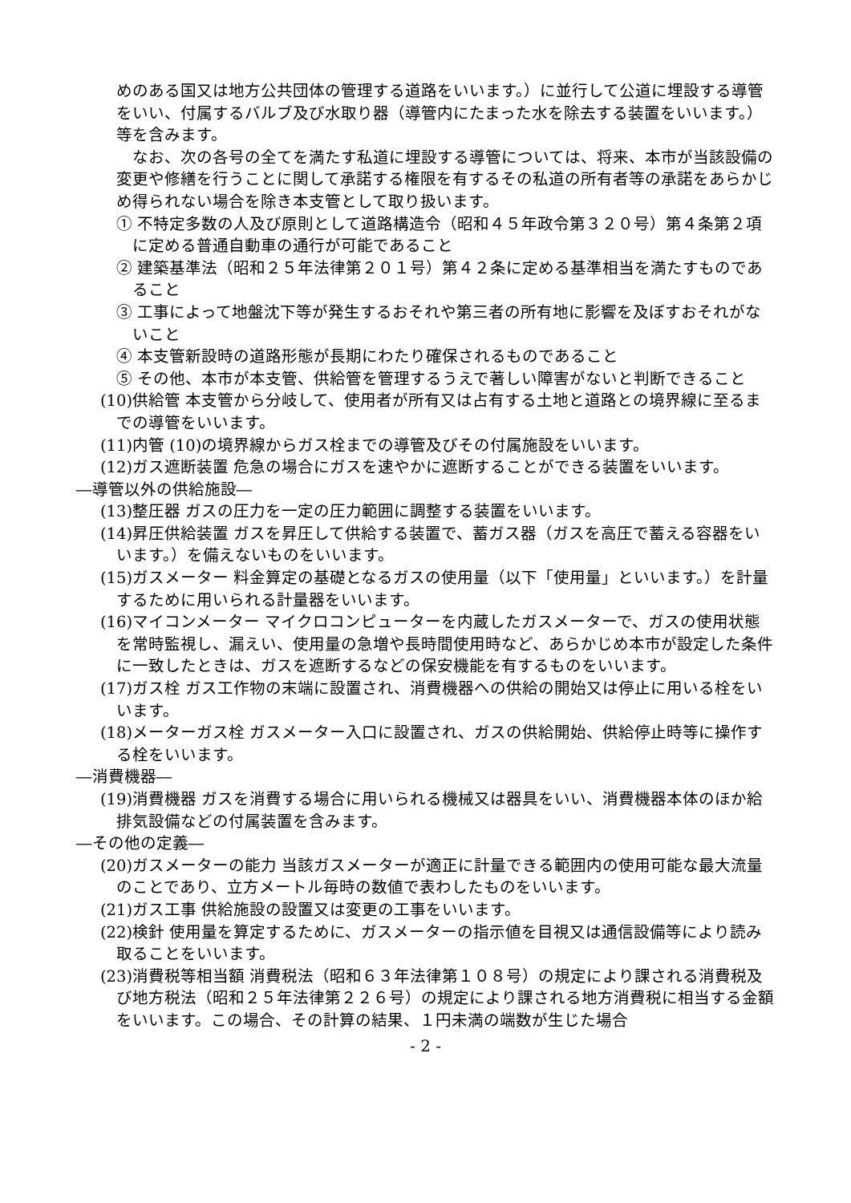めのある国又は地方公共団体の管理する道路をいいます。）に並行して公道に埋設する導管をいい、付属するバルブ及び水取り器（導管内にたまった水を除去する装置をいいます。）等を含みます。
なお、次の各号の全てを満たす私道に埋設する導管については、将来、本市が当該設備の変更や修繕を行うことに関して承諾する権限を有するその私道の所有者等の承諾をあらかじめ得られない場合を除き本支管として取り扱います。
① 不特定多数の人及び原則として道路構造令（昭和４５年政令第３２０号）第４条第２項に定める普通自動車の通行が可能であること
② 建築基準法（昭和２５年法律第２０１号）第４２条に定める基準相当を満たすものであること
③ 工事によって地盤沈下等が発生するおそれや第三者の所有地に影響を及ぼすおそれがないこと
④ 本支管新設時の道路形態が長期にわたり確保されるものであること
⑤ その他、本市が本支管、供給管を管理するうえで著しい障害がないと判断できること
(10)供給管 本支管から分岐して、使用者が所有又は占有する土地と道路との境界線に至るまでの導管をいいます。
(11)内管 (10)の境界線からガス栓までの導管及びその付属施設をいいます。
(12)ガス遮断装置 危急の場合にガスを速やかに遮断することができる装置をいいます。
―導管以外の供給施設―
(13)整圧器 ガスの圧力を一定の圧力範囲に調整する装置をいいます。
(14)昇圧供給装置 ガスを昇圧して供給する装置で、蓄ガス器（ガスを高圧で蓄える容器をいいます。）を備えないものをいいます。
(15)ガスメーター 料金算定の基礎となるガスの使用量（以下「使用量」といいます。）を計量するために用いられる計量器をいいます。
(16)マイコンメーター マイクロコンピューターを内蔵したガスメーターで、ガスの使用状態を常時監視し、漏えい、使用量の急増や長時間使用時など、あらかじめ本市が設定した条件に一致したときは、ガスを遮断するなどの保安機能を有するものをいいます。
(17)ガス栓 ガス工作物の末端に設置され、消費機器への供給の開始又は停止に用いる栓をいいます。
(18)メーターガス栓 ガスメーター入口に設置され、ガスの供給開始、供給停止時等に操作する栓をいいます。
―消費機器―
(19)消費機器 ガスを消費する場合に用いられる機械又は器具をいい、消費機器本体のほか給排気設備などの付属装置を含みます。
―その他の定義―
(20)ガスメーターの能力 当該ガスメーターが適正に計量できる範囲内の使用可能な最大流量のことであり、立方メートル毎時の数値で表わしたものをいいます。
(21)ガス工事 供給施設の設置又は変更の工事をいいます。
(22)検針 使用量を算定するために、ガスメーターの指示値を目視又は通信設備等により読み取ることをいいます。
(23)消費税等相当額 消費税法（昭和６３年法律第１０８号）の規定により課される消費税及び地方税法（昭和２５年法律第２２６号）の規定により課される地方消費税に相当する金額をいいます。この場合、その計算の結果、１円未満の端数が生じた場合
- 2 -